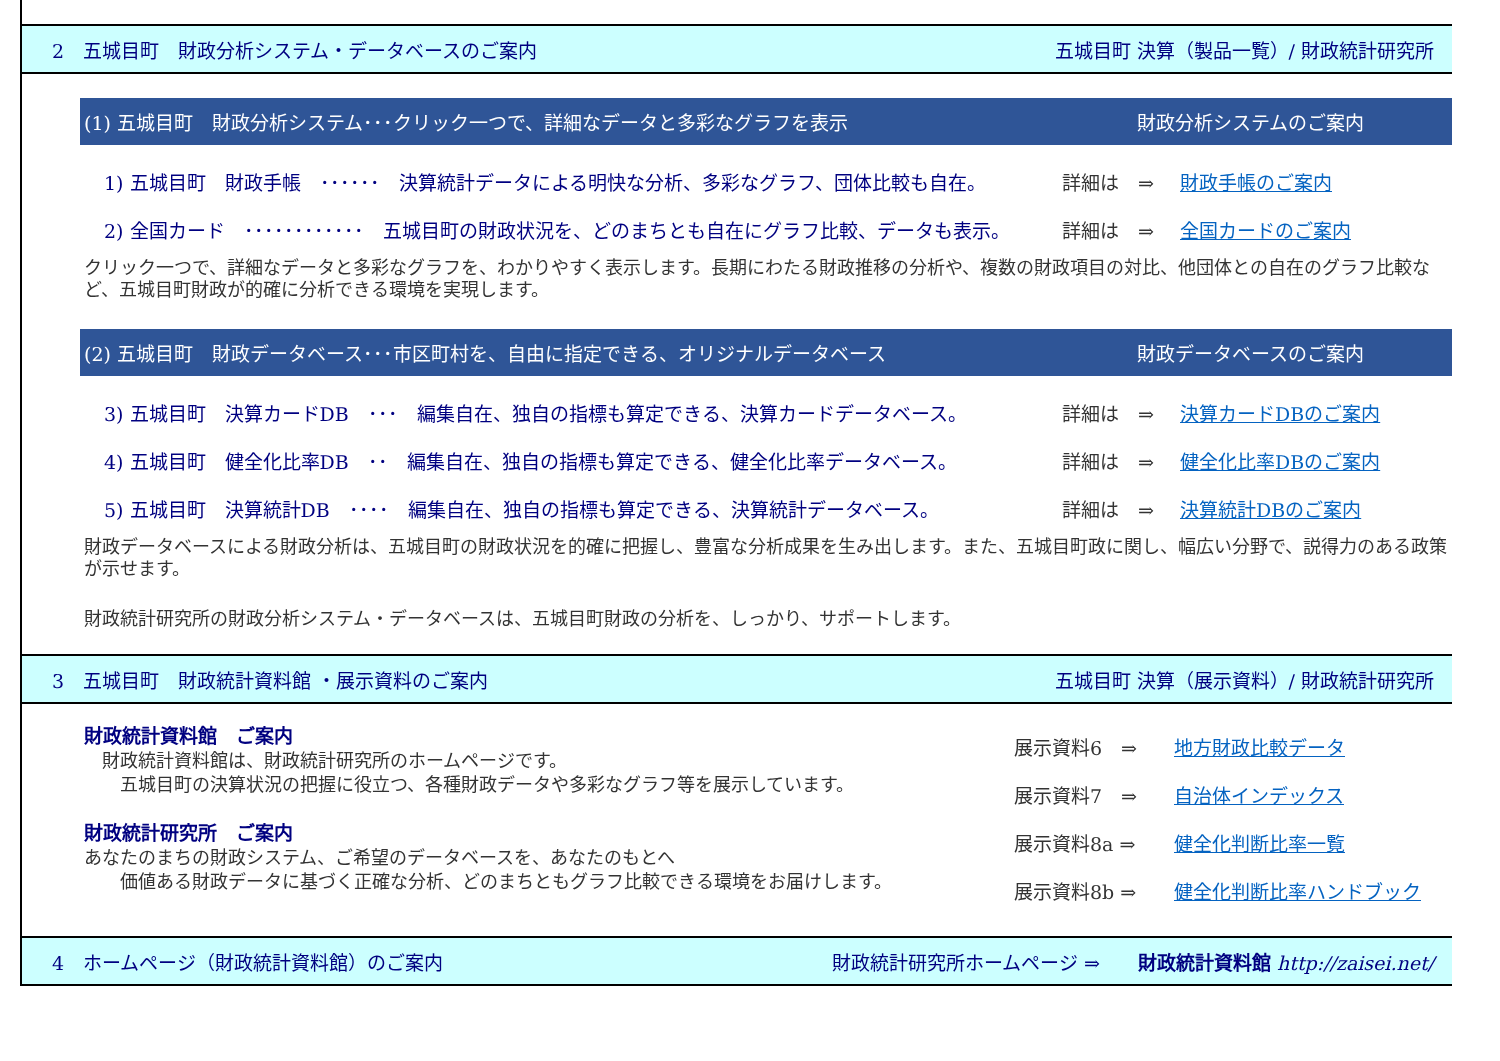2　五城目町　財政分析システム・データベースのご案内 五城目町 決算（製品一覧）/ 財政統計研究所
(1) 五城目町　財政分析システム･･･クリック一つで、詳細なデータと多彩なグラフを表示 財政分析システムのご案内
1) 五城目町　財政手帳　･･････　決算統計データによる明快な分析、多彩なグラフ、団体比較も自在。 詳細は　⇒ 財政手帳のご案内
2) 全国カード　････････････　五城目町の財政状況を、どのまちとも自在にグラフ比較、データも表示。 詳細は　⇒ 全国カードのご案内
クリック一つで、詳細なデータと多彩なグラフを、わかりやすく表示します。長期にわたる財政推移の分析や、複数の財政項目の対比、他団体との自在のグラフ比較など、五城目町財政が的確に分析できる環境を実現します。
(2) 五城目町　財政データベース･･･市区町村を、自由に指定できる、オリジナルデータベース 財政データベースのご案内
3) 五城目町　決算カードDB　･･･　編集自在、独自の指標も算定できる、決算カードデータベース。 詳細は　⇒ 決算カードDBのご案内
4) 五城目町　健全化比率DB　･･　編集自在、独自の指標も算定できる、健全化比率データベース。 詳細は　⇒ 健全化比率DBのご案内
5) 五城目町　決算統計DB　････　編集自在、独自の指標も算定できる、決算統計データベース。 詳細は　⇒ 決算統計DBのご案内
財政データベースによる財政分析は、五城目町の財政状況を的確に把握し、豊富な分析成果を生み出します。また、五城目町政に関し、幅広い分野で、説得力のある政策が示せます。
財政統計研究所の財政分析システム・データベースは、五城目町財政の分析を、しっかり、サポートします。
3　五城目町　財政統計資料館 ・展示資料のご案内 五城目町 決算（展示資料）/ 財政統計研究所
財政統計資料館　ご案内
　財政統計資料館は、財政統計研究所のホームページです。
　　五城目町の決算状況の把握に役立つ、各種財政データや多彩なグラフ等を展示しています。
財政統計研究所　ご案内
あなたのまちの財政システム、ご希望のデータベースを、あなたのもとへ
　　価値ある財政データに基づく正確な分析、どのまちともグラフ比較できる環境をお届けします。
展示資料6　⇒ 地方財政比較データ
展示資料7　⇒ 自治体インデックス
展示資料8a ⇒ 健全化判断比率一覧
展示資料8b ⇒ 健全化判断比率ハンドブック
4　ホームページ（財政統計資料館）のご案内 財政統計研究所ホームページ ⇒　　財政統計資料館 http://zaisei.net/